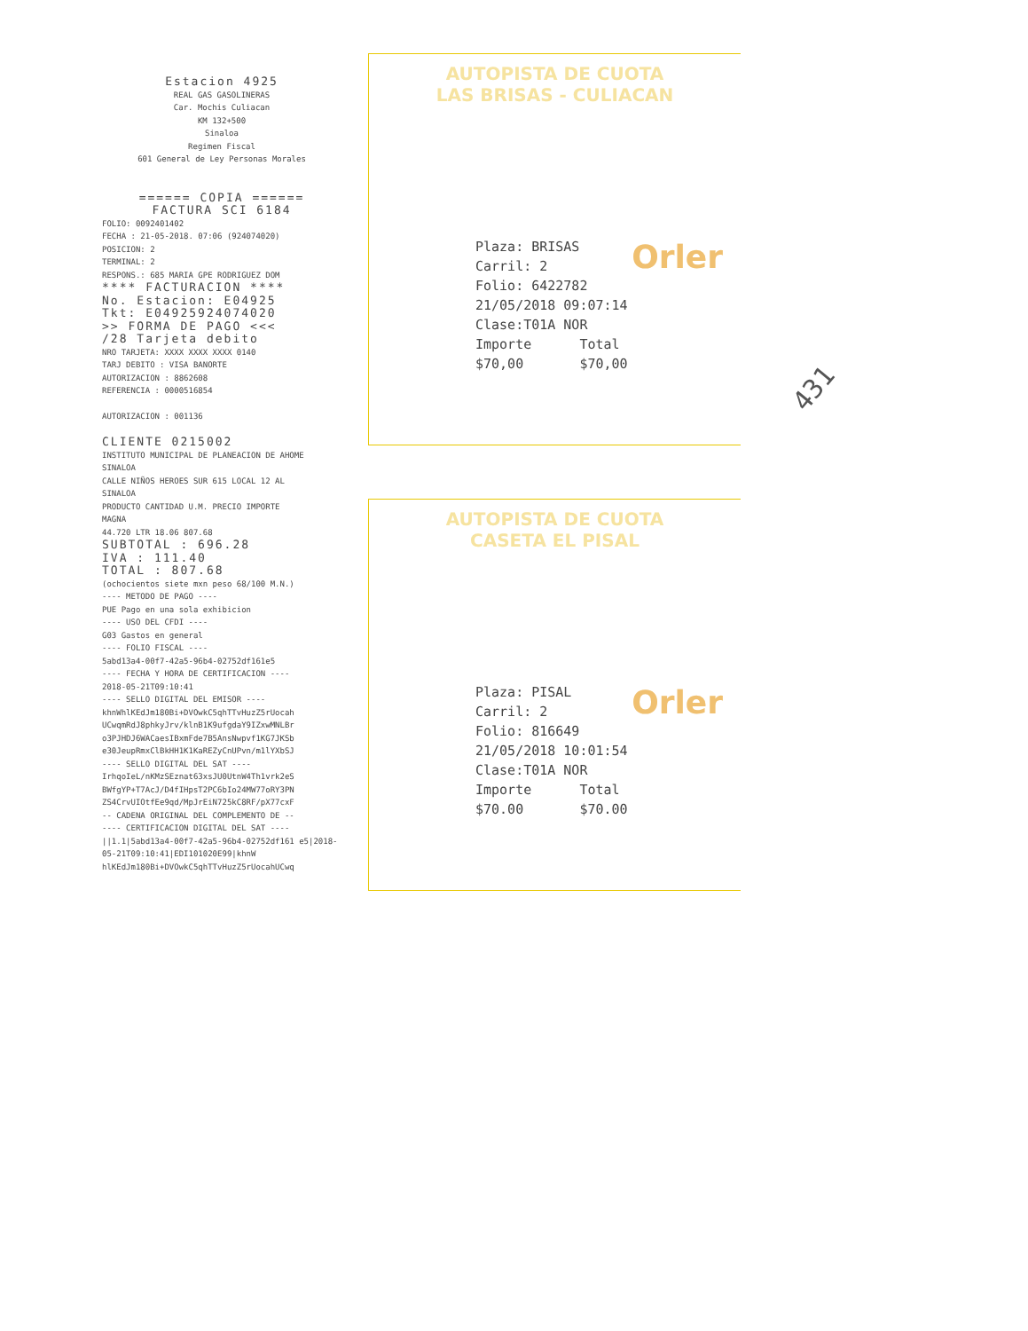Estacion 4925
REAL GAS GASOLINERAS
Car. Mochis Culiacan
KM 132+500
Sinaloa
Regimen Fiscal
601 General de Ley Personas Morales
====== COPIA ======
FACTURA SCI 6184
FOLIO: 0092401402
FECHA : 21-05-2018. 07:06 (924074020)
POSICION: 2
TERMINAL: 2
RESPONS.: 685 MARIA GPE RODRIGUEZ DOM
**** FACTURACION ****
No. Estacion: E04925
Tkt: E04925924074020
>> FORMA DE PAGO <<<
/28 Tarjeta debito
NRO TARJETA: XXXX XXXX XXXX 0140
TARJ DEBITO : VISA BANORTE
AUTORIZACION : 8862608
REFERENCIA : 0000516854
AUTORIZACION : 001136
CLIENTE 0215002
INSTITUTO MUNICIPAL DE PLANEACION DE AHOME SINALOA
CALLE NIÑOS HEROES SUR 615 LOCAL 12 AL
SINALOA
PRODUCTO CANTIDAD U.M. PRECIO IMPORTE
MAGNA
44.720 LTR 18.06 807.68
SUBTOTAL : 696.28
IVA : 111.40
TOTAL : 807.68
(ochocientos siete mxn peso 68/100 M.N.)
---- METODO DE PAGO ----
PUE Pago en una sola exhibicion
---- USO DEL CFDI ----
G03 Gastos en general
---- FOLIO FISCAL ----
5abd13a4-00f7-42a5-96b4-02752df161e5
---- FECHA Y HORA DE CERTIFICACION ----
2018-05-21T09:10:41
---- SELLO DIGITAL DEL EMISOR ----
khnWhlKEdJm180Bi+DVOwkC5qhTTvHuzZ5rUocah UCwqmRdJ8phkyJrv/klnB1K9ufgdaY9IZxwMNLBr o3PJHDJ6WACaesIBxmFde7B5AnsNwpvf1KG7JKSb e30JeupRmxClBkHH1K1KaREZyCnUPvn/m1lYXbSJ
---- SELLO DIGITAL DEL SAT ----
IrhqoIeL/nKMzSEznat63xsJU0UtnW4Th1vrk2eS BWfgYP+T7AcJ/D4fIHpsT2PC6bIo24MW77oRY3PN ZS4CrvUIOtfEe9qd/MpJrEiN725kC8RF/pX77cxF
-- CADENA ORIGINAL DEL COMPLEMENTO DE --
---- CERTIFICACION DIGITAL DEL SAT ----
||1.1|5abd13a4-00f7-42a5-96b4-02752df161 e5|2018-05-21T09:10:41|EDI101020E99|khnW hlKEdJm180Bi+DVOwkC5qhTTvHuzZ5rUocahUCwq
AUTOPISTA DE CUOTA
LAS BRISAS - CULIACAN
Orler
Plaza: BRISAS
Carril: 2
Folio: 6422782
21/05/2018 09:07:14
Clase:T01A NOR
Importe Total
$70,00 $70,00
AUTOPISTA DE CUOTA
CASETA EL PISAL
Orler
Plaza: PISAL
Carril: 2
Folio: 816649
21/05/2018 10:01:54
Clase:T01A NOR
Importe Total
$70.00 $70.00
431